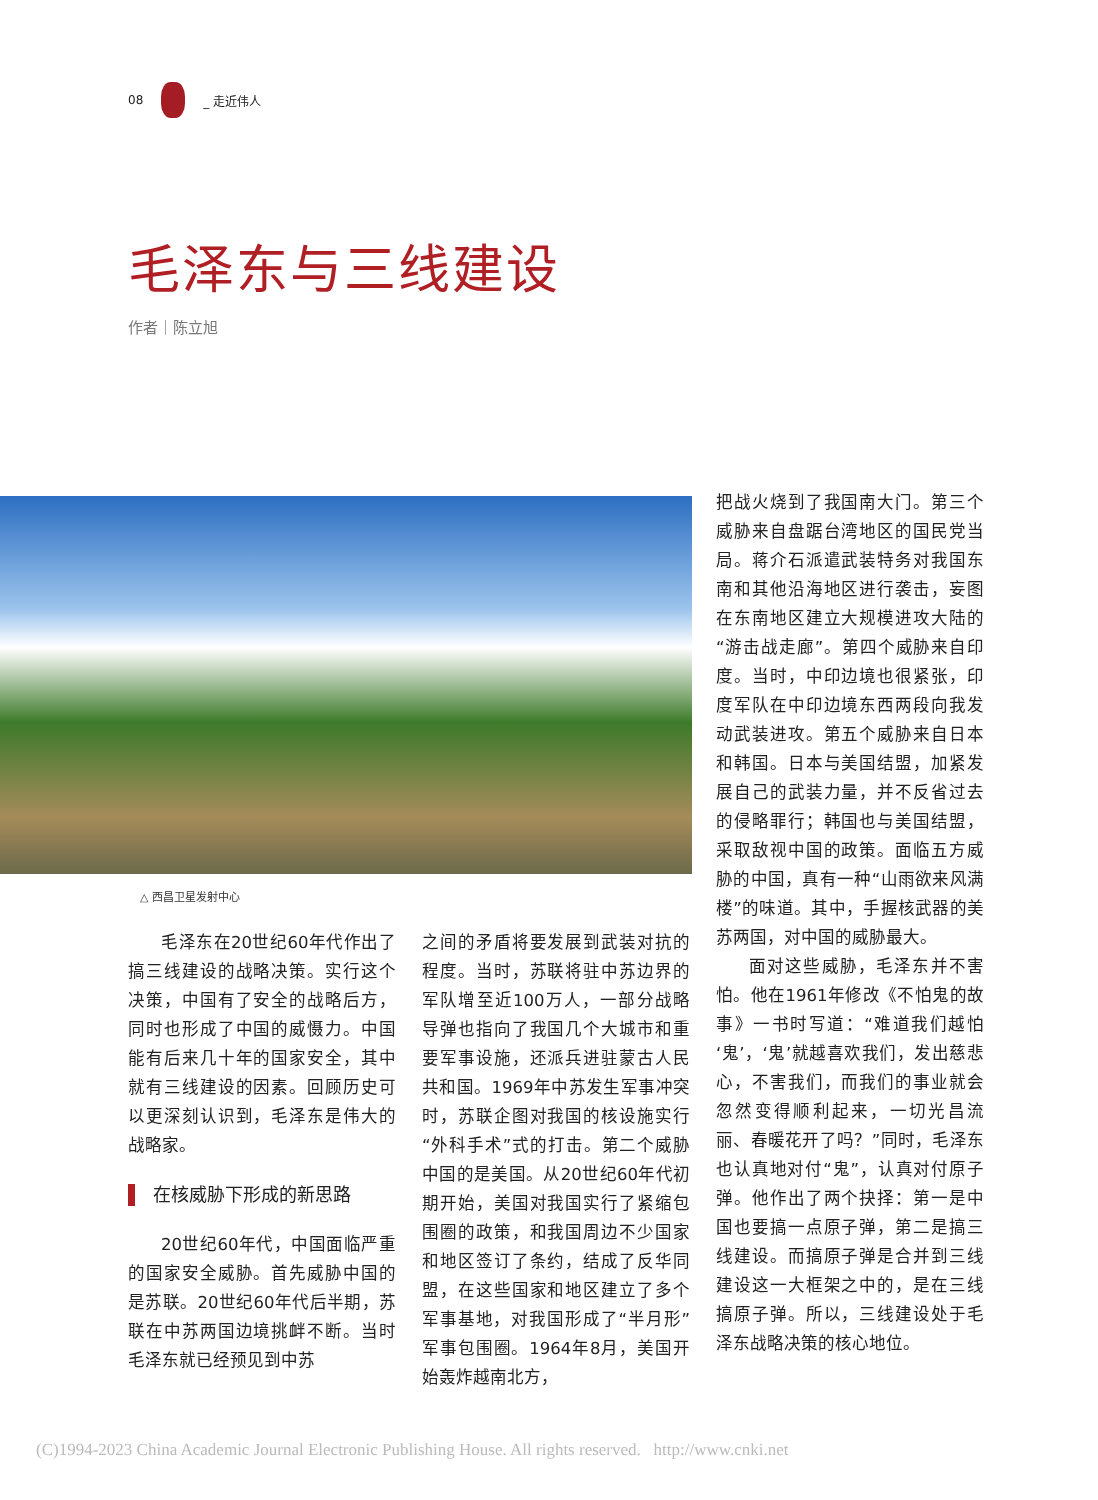08 _ 走近伟人
毛泽东与三线建设
作者｜陈立旭
△ 西昌卫星发射中心
毛泽东在20世纪60年代作出了搞三线建设的战略决策。实行这个决策，中国有了安全的战略后方，同时也形成了中国的威慑力。中国能有后来几十年的国家安全，其中就有三线建设的因素。回顾历史可以更深刻认识到，毛泽东是伟大的战略家。
在核威胁下形成的新思路
20世纪60年代，中国面临严重的国家安全威胁。首先威胁中国的是苏联。20世纪60年代后半期，苏联在中苏两国边境挑衅不断。当时毛泽东就已经预见到中苏
之间的矛盾将要发展到武装对抗的程度。当时，苏联将驻中苏边界的军队增至近100万人，一部分战略导弹也指向了我国几个大城市和重要军事设施，还派兵进驻蒙古人民共和国。1969年中苏发生军事冲突时，苏联企图对我国的核设施实行“外科手术”式的打击。第二个威胁中国的是美国。从20世纪60年代初期开始，美国对我国实行了紧缩包围圈的政策，和我国周边不少国家和地区签订了条约，结成了反华同盟，在这些国家和地区建立了多个军事基地，对我国形成了“半月形”军事包围圈。1964年8月，美国开始轰炸越南北方，
把战火烧到了我国南大门。第三个威胁来自盘踞台湾地区的国民党当局。蒋介石派遣武装特务对我国东南和其他沿海地区进行袭击，妄图在东南地区建立大规模进攻大陆的“游击战走廊”。第四个威胁来自印度。当时，中印边境也很紧张，印度军队在中印边境东西两段向我发动武装进攻。第五个威胁来自日本和韩国。日本与美国结盟，加紧发展自己的武装力量，并不反省过去的侵略罪行；韩国也与美国结盟，采取敌视中国的政策。面临五方威胁的中国，真有一种“山雨欲来风满楼”的味道。其中，手握核武器的美苏两国，对中国的威胁最大。
面对这些威胁，毛泽东并不害怕。他在1961年修改《不怕鬼的故事》一书时写道：“难道我们越怕‘鬼’，‘鬼’就越喜欢我们，发出慈悲心，不害我们，而我们的事业就会忽然变得顺利起来，一切光昌流丽、春暖花开了吗？”同时，毛泽东也认真地对付“鬼”，认真对付原子弹。他作出了两个抉择：第一是中国也要搞一点原子弹，第二是搞三线建设。而搞原子弹是合并到三线建设这一大框架之中的，是在三线搞原子弹。所以，三线建设处于毛泽东战略决策的核心地位。
(C)1994-2023 China Academic Journal Electronic Publishing House. All rights reserved. http://www.cnki.net